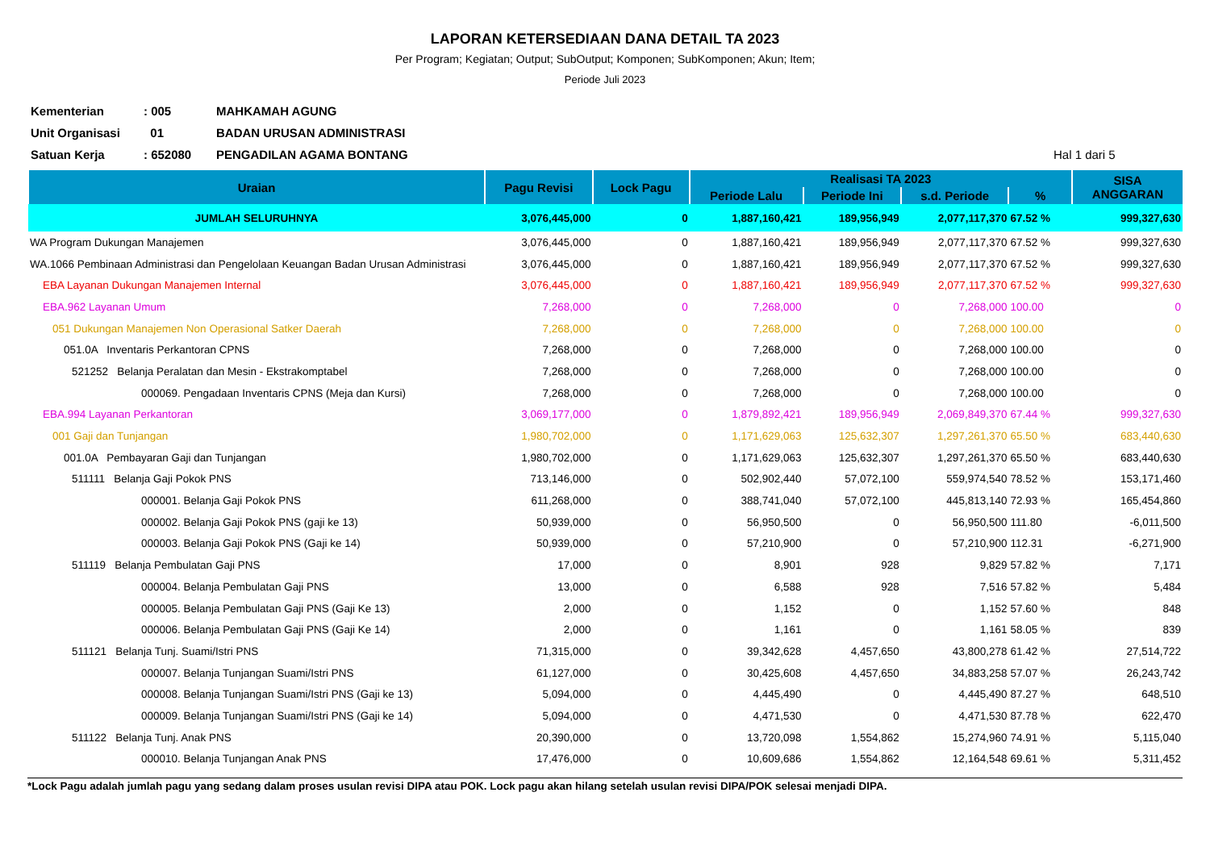LAPORAN KETERSEDIAAN DANA DETAIL TA 2023
Per Program; Kegiatan; Output; SubOutput; Komponen; SubKomponen; Akun; Item;
Periode Juli 2023
Kementerian: 005 MAHKAMAH AGUNG
Unit Organisasi 01 BADAN URUSAN ADMINISTRASI
Satuan Kerja: 652080 PENGADILAN AGAMA BONTANG Hal 1 dari 5
| Uraian | Pagu Revisi | Lock Pagu | Realisasi TA 2023 | | | | SISA ANGGARAN |
| --- | --- | --- | --- | --- | --- | --- | --- |
| | | | Periode Lalu | Periode Ini | s.d. Periode | % | |
| JUMLAH SELURUHNYA | 3,076,445,000 | 0 | 1,887,160,421 | 189,956,949 | 2,077,117,370 | 67.52 % | 999,327,630 |
| WA Program Dukungan Manajemen | 3,076,445,000 | 0 | 1,887,160,421 | 189,956,949 | 2,077,117,370 | 67.52 % | 999,327,630 |
| WA.1066 Pembinaan Administrasi dan Pengelolaan Keuangan Badan Urusan Administrasi | 3,076,445,000 | 0 | 1,887,160,421 | 189,956,949 | 2,077,117,370 | 67.52 % | 999,327,630 |
| EBA Layanan Dukungan Manajemen Internal | 3,076,445,000 | 0 | 1,887,160,421 | 189,956,949 | 2,077,117,370 | 67.52 % | 999,327,630 |
| EBA.962 Layanan Umum | 7,268,000 | 0 | 7,268,000 | 0 | 7,268,000 | 100.00 | 0 |
| 051 Dukungan Manajemen Non Operasional Satker Daerah | 7,268,000 | 0 | 7,268,000 | 0 | 7,268,000 | 100.00 | 0 |
| 051.0A Inventaris Perkantoran CPNS | 7,268,000 | 0 | 7,268,000 | 0 | 7,268,000 | 100.00 | 0 |
| 521252 Belanja Peralatan dan Mesin - Ekstrakomptabel | 7,268,000 | 0 | 7,268,000 | 0 | 7,268,000 | 100.00 | 0 |
| 000069. Pengadaan Inventaris CPNS (Meja dan Kursi) | 7,268,000 | 0 | 7,268,000 | 0 | 7,268,000 | 100.00 | 0 |
| EBA.994 Layanan Perkantoran | 3,069,177,000 | 0 | 1,879,892,421 | 189,956,949 | 2,069,849,370 | 67.44 % | 999,327,630 |
| 001 Gaji dan Tunjangan | 1,980,702,000 | 0 | 1,171,629,063 | 125,632,307 | 1,297,261,370 | 65.50 % | 683,440,630 |
| 001.0A Pembayaran Gaji dan Tunjangan | 1,980,702,000 | 0 | 1,171,629,063 | 125,632,307 | 1,297,261,370 | 65.50 % | 683,440,630 |
| 511111 Belanja Gaji Pokok PNS | 713,146,000 | 0 | 502,902,440 | 57,072,100 | 559,974,540 | 78.52 % | 153,171,460 |
| 000001. Belanja Gaji Pokok PNS | 611,268,000 | 0 | 388,741,040 | 57,072,100 | 445,813,140 | 72.93 % | 165,454,860 |
| 000002. Belanja Gaji Pokok PNS (gaji ke 13) | 50,939,000 | 0 | 56,950,500 | 0 | 56,950,500 | 111.80 | -6,011,500 |
| 000003. Belanja Gaji Pokok PNS (Gaji ke 14) | 50,939,000 | 0 | 57,210,900 | 0 | 57,210,900 | 112.31 | -6,271,900 |
| 511119 Belanja Pembulatan Gaji PNS | 17,000 | 0 | 8,901 | 928 | 9,829 | 57.82 % | 7,171 |
| 000004. Belanja Pembulatan Gaji PNS | 13,000 | 0 | 6,588 | 928 | 7,516 | 57.82 % | 5,484 |
| 000005. Belanja Pembulatan Gaji PNS (Gaji Ke 13) | 2,000 | 0 | 1,152 | 0 | 1,152 | 57.60 % | 848 |
| 000006. Belanja Pembulatan Gaji PNS (Gaji Ke 14) | 2,000 | 0 | 1,161 | 0 | 1,161 | 58.05 % | 839 |
| 511121 Belanja Tunj. Suami/Istri PNS | 71,315,000 | 0 | 39,342,628 | 4,457,650 | 43,800,278 | 61.42 % | 27,514,722 |
| 000007. Belanja Tunjangan Suami/Istri PNS | 61,127,000 | 0 | 30,425,608 | 4,457,650 | 34,883,258 | 57.07 % | 26,243,742 |
| 000008. Belanja Tunjangan Suami/Istri PNS (Gaji ke 13) | 5,094,000 | 0 | 4,445,490 | 0 | 4,445,490 | 87.27 % | 648,510 |
| 000009. Belanja Tunjangan Suami/Istri PNS (Gaji ke 14) | 5,094,000 | 0 | 4,471,530 | 0 | 4,471,530 | 87.78 % | 622,470 |
| 511122 Belanja Tunj. Anak PNS | 20,390,000 | 0 | 13,720,098 | 1,554,862 | 15,274,960 | 74.91 % | 5,115,040 |
| 000010. Belanja Tunjangan Anak PNS | 17,476,000 | 0 | 10,609,686 | 1,554,862 | 12,164,548 | 69.61 % | 5,311,452 |
*Lock Pagu adalah jumlah pagu yang sedang dalam proses usulan revisi DIPA atau POK. Lock pagu akan hilang setelah usulan revisi DIPA/POK selesai menjadi DIPA.